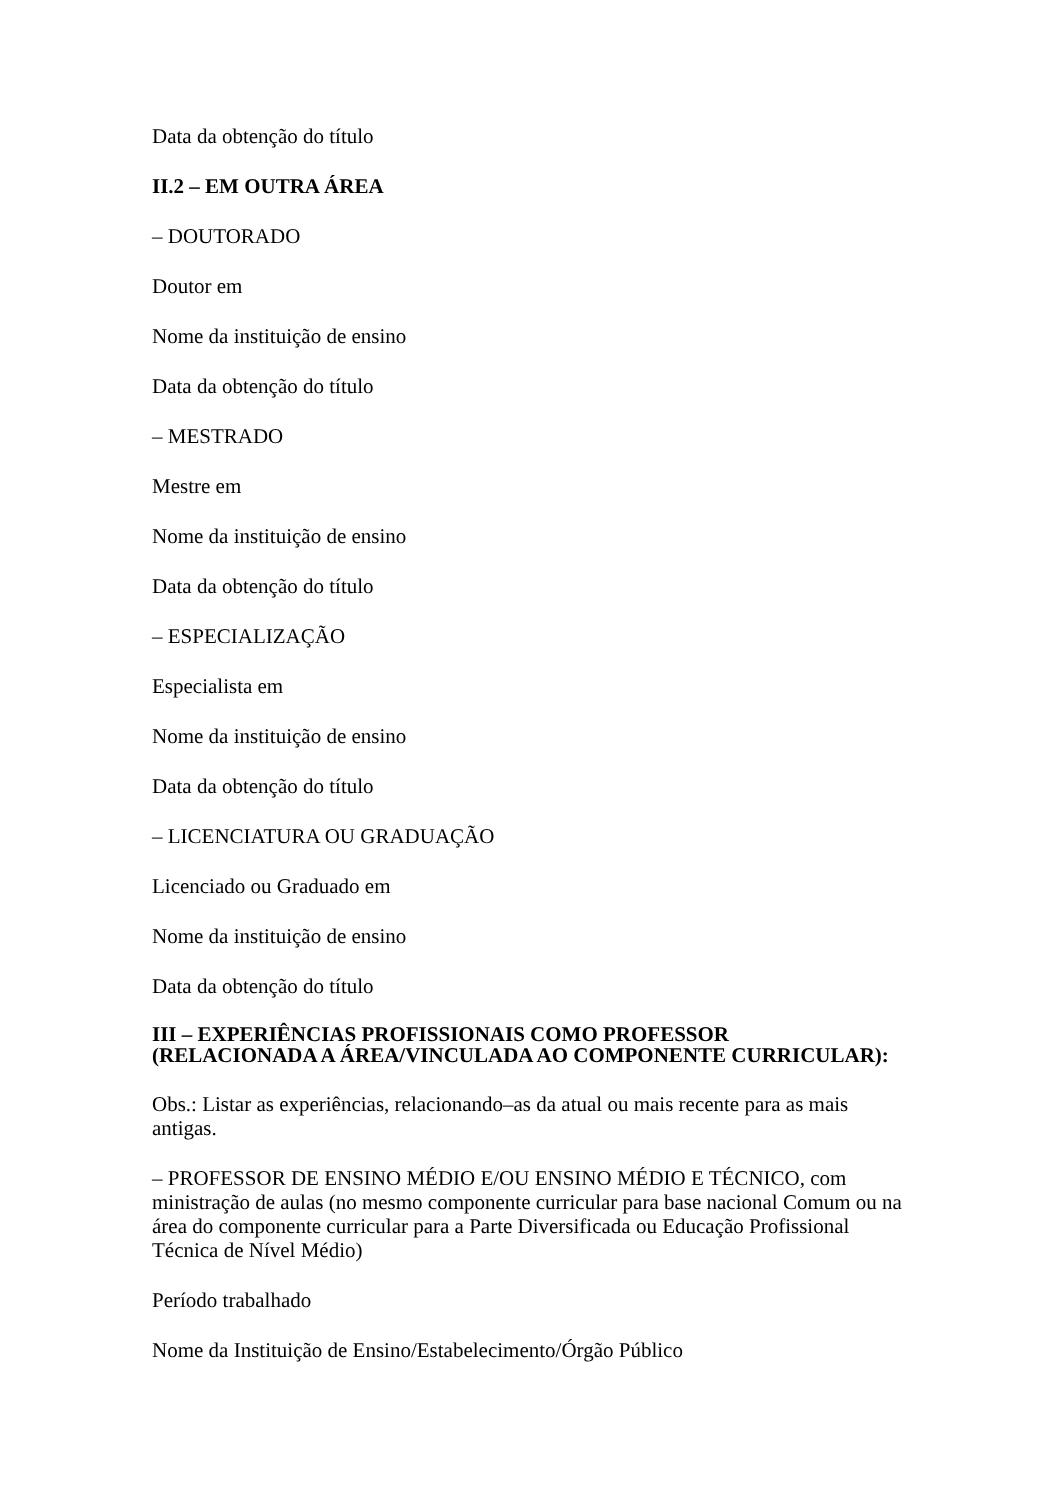Data da obtenção do título
II.2 – EM OUTRA ÁREA
– DOUTORADO
Doutor em
Nome da instituição de ensino
Data da obtenção do título
– MESTRADO
Mestre em
Nome da instituição de ensino
Data da obtenção do título
– ESPECIALIZAÇÃO
Especialista em
Nome da instituição de ensino
Data da obtenção do título
– LICENCIATURA OU GRADUAÇÃO
Licenciado ou Graduado em
Nome da instituição de ensino
Data da obtenção do título
III – EXPERIÊNCIAS PROFISSIONAIS COMO PROFESSOR
(RELACIONADA A ÁREA/VINCULADA AO COMPONENTE CURRICULAR):
Obs.: Listar as experiências, relacionando–as da atual ou mais recente para as mais antigas.
– PROFESSOR DE ENSINO MÉDIO E/OU ENSINO MÉDIO E TÉCNICO, com ministração de aulas (no mesmo componente curricular para base nacional Comum ou na área do componente curricular para a Parte Diversificada ou Educação Profissional Técnica de Nível Médio)
Período trabalhado
Nome da Instituição de Ensino/Estabelecimento/Órgão Público